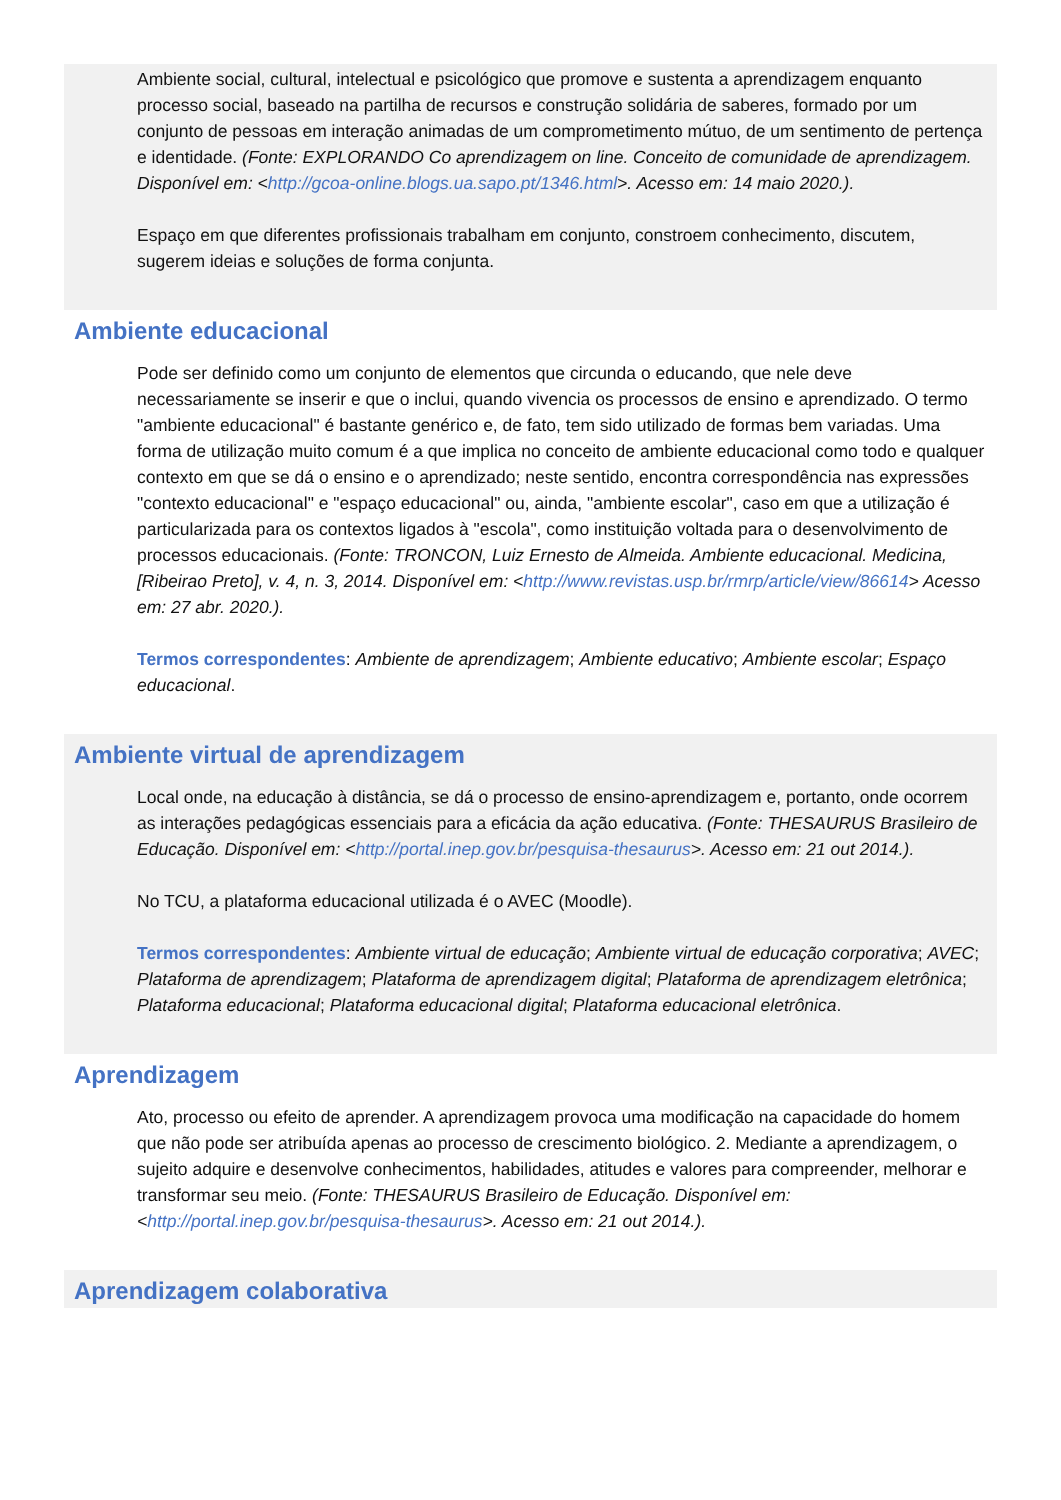Ambiente social, cultural, intelectual e psicológico que promove e sustenta a aprendizagem enquanto processo social, baseado na partilha de recursos e construção solidária de saberes, formado por um conjunto de pessoas em interação animadas de um comprometimento mútuo, de um sentimento de pertença e identidade. (Fonte: EXPLORANDO Co aprendizagem on line. Conceito de comunidade de aprendizagem. Disponível em: <http://gcoa-online.blogs.ua.sapo.pt/1346.html>. Acesso em: 14 maio 2020.).
Espaço em que diferentes profissionais trabalham em conjunto, constroem conhecimento, discutem, sugerem ideias e soluções de forma conjunta.
Ambiente educacional
Pode ser definido como um conjunto de elementos que circunda o educando, que nele deve necessariamente se inserir e que o inclui, quando vivencia os processos de ensino e aprendizado. O termo "ambiente educacional" é bastante genérico e, de fato, tem sido utilizado de formas bem variadas. Uma forma de utilização muito comum é a que implica no conceito de ambiente educacional como todo e qualquer contexto em que se dá o ensino e o aprendizado; neste sentido, encontra correspondência nas expressões "contexto educacional" e "espaço educacional" ou, ainda, "ambiente escolar", caso em que a utilização é particularizada para os contextos ligados à "escola", como instituição voltada para o desenvolvimento de processos educacionais. (Fonte: TRONCON, Luiz Ernesto de Almeida. Ambiente educacional. Medicina, [Ribeirao Preto], v. 4, n. 3, 2014. Disponível em: <http://www.revistas.usp.br/rmrp/article/view/86614> Acesso em: 27 abr. 2020.).
Termos correspondentes: Ambiente de aprendizagem; Ambiente educativo; Ambiente escolar; Espaço educacional.
Ambiente virtual de aprendizagem
Local onde, na educação à distância, se dá o processo de ensino-aprendizagem e, portanto, onde ocorrem as interações pedagógicas essenciais para a eficácia da ação educativa. (Fonte: THESAURUS Brasileiro de Educação. Disponível em: <http://portal.inep.gov.br/pesquisa-thesaurus>. Acesso em: 21 out 2014.).
No TCU, a plataforma educacional utilizada é o AVEC (Moodle).
Termos correspondentes: Ambiente virtual de educação; Ambiente virtual de educação corporativa; AVEC; Plataforma de aprendizagem; Plataforma de aprendizagem digital; Plataforma de aprendizagem eletrônica; Plataforma educacional; Plataforma educacional digital; Plataforma educacional eletrônica.
Aprendizagem
Ato, processo ou efeito de aprender. A aprendizagem provoca uma modificação na capacidade do homem que não pode ser atribuída apenas ao processo de crescimento biológico. 2. Mediante a aprendizagem, o sujeito adquire e desenvolve conhecimentos, habilidades, atitudes e valores para compreender, melhorar e transformar seu meio. (Fonte: THESAURUS Brasileiro de Educação. Disponível em: <http://portal.inep.gov.br/pesquisa-thesaurus>. Acesso em: 21 out 2014.).
Aprendizagem colaborativa